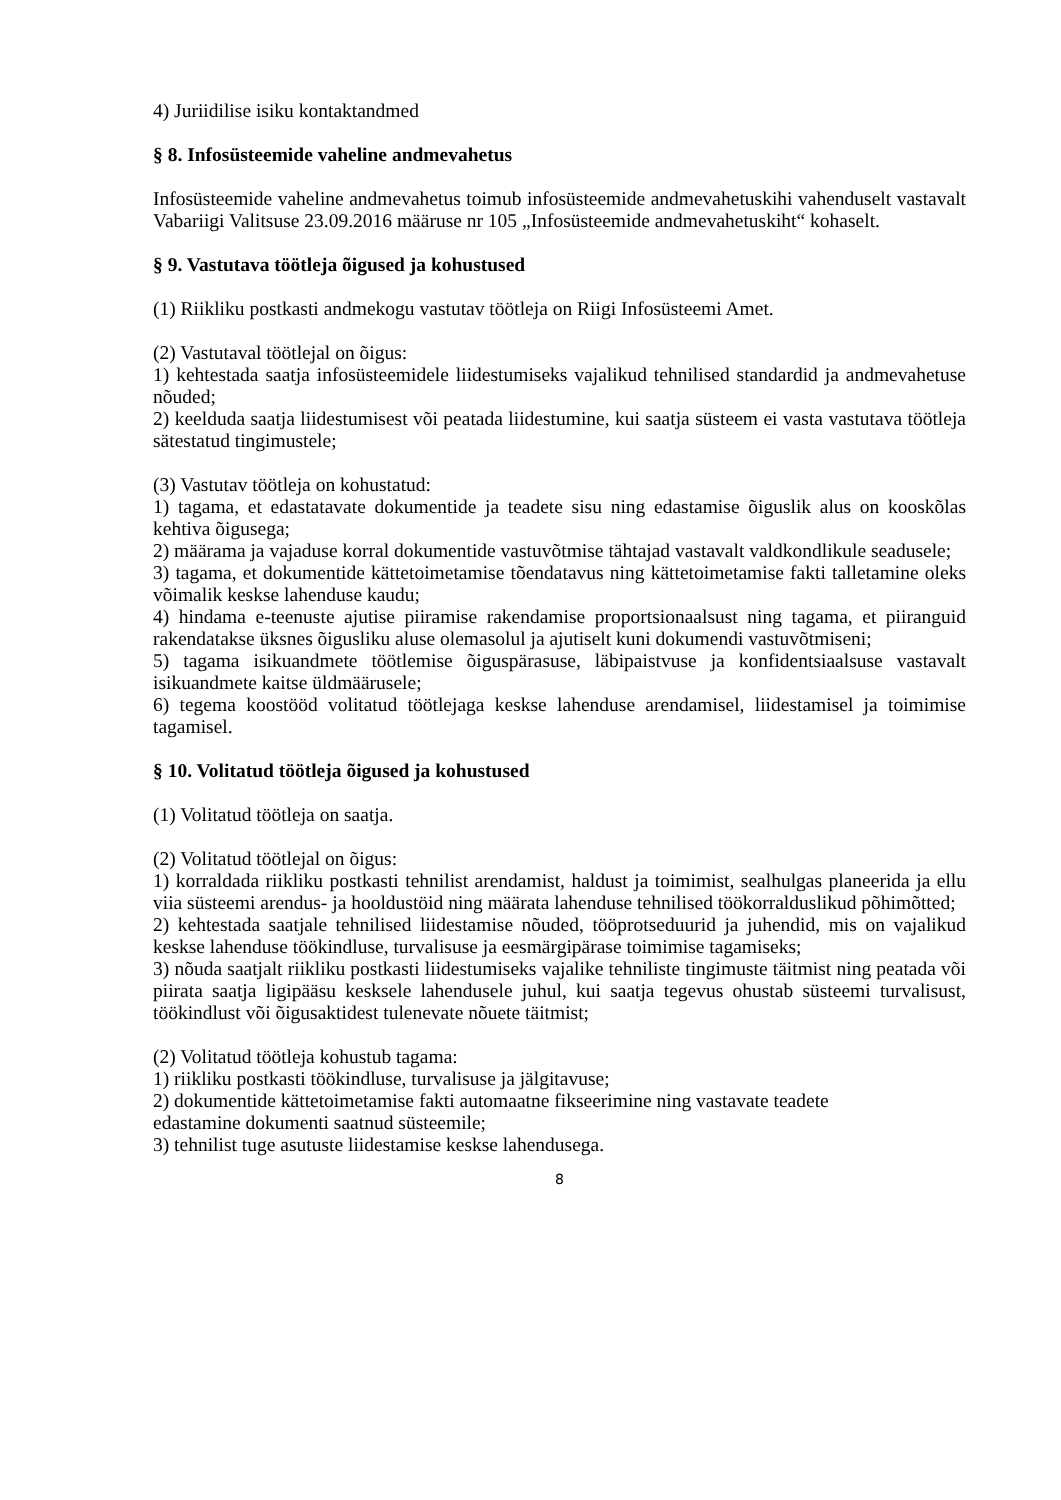4) Juriidilise isiku kontaktandmed
§ 8. Infosüsteemide vaheline andmevahetus
Infosüsteemide vaheline andmevahetus toimub infosüsteemide andmevahetuskihi vahenduselt vastavalt Vabariigi Valitsuse 23.09.2016 määruse nr 105 „Infosüsteemide andmevahetuskiht“ kohaselt.
§ 9. Vastutava töötleja õigused ja kohustused
(1) Riikliku postkasti andmekogu vastutav töötleja on Riigi Infosüsteemi Amet.
(2) Vastutaval töötlejal on õigus:
1) kehtestada saatja infosüsteemidele liidestumiseks vajalikud tehnilised standardid ja andmevahetuse nõuded;
2) keelduda saatja liidestumisest või peatada liidestumine, kui saatja süsteem ei vasta vastutava töötleja sätestatud tingimustele;
(3) Vastutav töötleja on kohustatud:
1) tagama, et edastatavate dokumentide ja teadete sisu ning edastamise õiguslik alus on kooskõlas kehtiva õigusega;
2) määrama ja vajaduse korral dokumentide vastuvõtmise tähtajad vastavalt valdkondlikule seadusele;
3) tagama, et dokumentide kättetoimetamise tõendatavus ning kättetoimetamise fakti talletamine oleks võimalik keskse lahenduse kaudu;
4) hindama e-teenuste ajutise piiramise rakendamise proportsionaalsust ning tagama, et piiranguid rakendatakse üksnes õigusliku aluse olemasolul ja ajutiselt kuni dokumendi vastuvõtmiseni;
5) tagama isikuandmete töötlemise õiguspärasuse, läbipaistvuse ja konfidentsiaalsuse vastavalt isikuandmete kaitse üldmäärusele;
6) tegema koostööd volitatud töötlejaga keskse lahenduse arendamisel, liidestamisel ja toimimise tagamisel.
§ 10. Volitatud töötleja õigused ja kohustused
(1) Volitatud töötleja on saatja.
(2) Volitatud töötlejal on õigus:
1) korraldada riikliku postkasti tehnilist arendamist, haldust ja toimimist, sealhulgas planeerida ja ellu viia süsteemi arendus- ja hooldustöid ning määrata lahenduse tehnilised töökorralduslikud põhimõtted;
2) kehtestada saatjale tehnilised liidestamise nõuded, tööprotseduurid ja juhendid, mis on vajalikud keskse lahenduse töökindluse, turvalisuse ja eesmärgipärase toimimise tagamiseks;
3) nõuda saatjalt riikliku postkasti liidestumiseks vajalike tehniliste tingimuste täitmist ning peatada või piirata saatja ligipääsu kesksele lahendusele juhul, kui saatja tegevus ohustab süsteemi turvalisust, töökindlust või õigusaktidest tulenevate nõuete täitmist;
(2) Volitatud töötleja kohustub tagama:
1) riikliku postkasti töökindluse, turvalisuse ja jälgitavuse;
2) dokumentide kättetoimetamise fakti automaatne fikseerimine ning vastavate teadete
edastamine dokumenti saatnud süsteemile;
3) tehnilist tuge asutuste liidestamise keskse lahendusega.
8